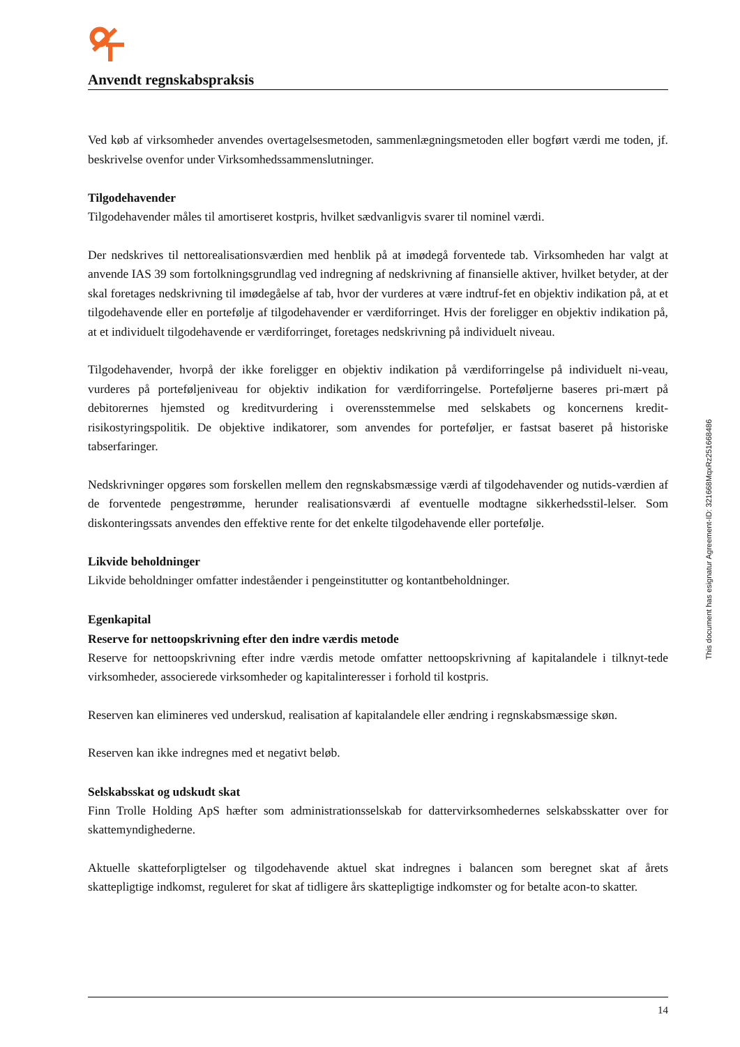Anvendt regnskabspraksis
Ved køb af virksomheder anvendes overtagelsesmetoden, sammenlægningsmetoden eller bogført værdi me toden, jf. beskrivelse ovenfor under Virksomhedssammenslutninger.
Tilgodehavender
Tilgodehavender måles til amortiseret kostpris, hvilket sædvanligvis svarer til nominel værdi.
Der nedskrives til nettorealisationsværdien med henblik på at imødegå forventede tab. Virksomheden har valgt at anvende IAS 39 som fortolkningsgrundlag ved indregning af nedskrivning af finansielle aktiver, hvilket betyder, at der skal foretages nedskrivning til imødegåelse af tab, hvor der vurderes at være indtruf-fet en objektiv indikation på, at et tilgodehavende eller en portefølje af tilgodehavender er værdiforringet. Hvis der foreligger en objektiv indikation på, at et individuelt tilgodehavende er værdiforringet, foretages nedskrivning på individuelt niveau.
Tilgodehavender, hvorpå der ikke foreligger en objektiv indikation på værdiforringelse på individuelt ni-veau, vurderes på porteføljeniveau for objektiv indikation for værdiforringelse. Porteføljerne baseres pri-mært på debitorernes hjemsted og kreditvurdering i overensstemmelse med selskabets og koncernens kredit-risikostyringspolitik. De objektive indikatorer, som anvendes for porteføljer, er fastsat baseret på historiske tabserfaringer.
Nedskrivninger opgøres som forskellen mellem den regnskabsmæssige værdi af tilgodehavender og nutids-værdien af de forventede pengestrømme, herunder realisationsværdi af eventuelle modtagne sikkerhedsstil-lelser. Som diskonteringssats anvendes den effektive rente for det enkelte tilgodehavende eller portefølje.
Likvide beholdninger
Likvide beholdninger omfatter indeståender i pengeinstitutter og kontantbeholdninger.
Egenkapital
Reserve for nettoopskrivning efter den indre værdis metode
Reserve for nettoopskrivning efter indre værdis metode omfatter nettoopskrivning af kapitalandele i tilknyt-tede virksomheder, associerede virksomheder og kapitalinteresser i forhold til kostpris.
Reserven kan elimineres ved underskud, realisation af kapitalandele eller ændring i regnskabsmæssige skøn.
Reserven kan ikke indregnes med et negativt beløb.
Selskabsskat og udskudt skat
Finn Trolle Holding ApS hæfter som administrationsselskab for dattervirksomhedernes selskabsskatter over for skattemyndighederne.
Aktuelle skatteforpligtelser og tilgodehavende aktuel skat indregnes i balancen som beregnet skat af årets skattepligtige indkomst, reguleret for skat af tidligere års skattepligtige indkomster og for betalte acon-to skatter.
14
This document has esignatur Agreement-ID: 321668MqxRz251668486